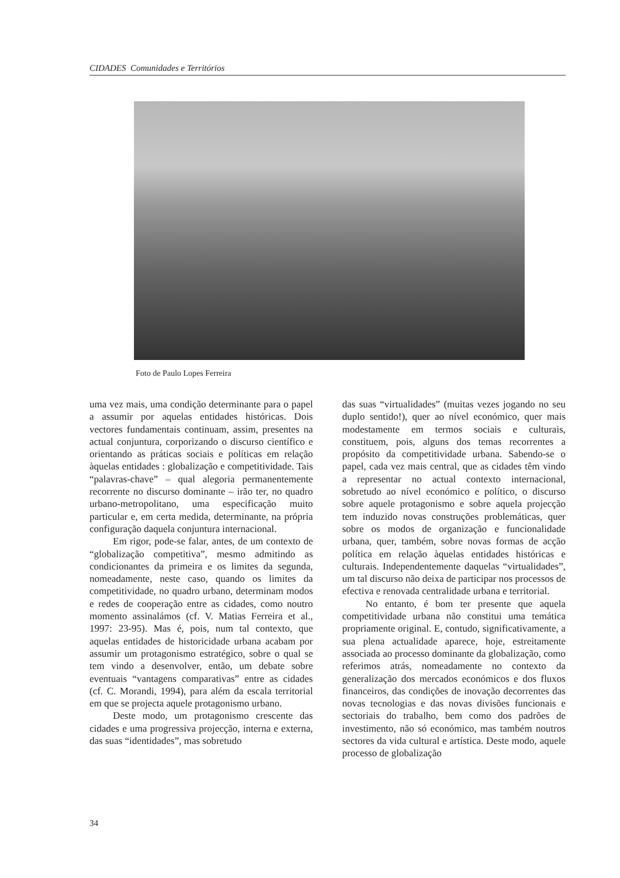CIDADES Comunidades e Territórios
Foto de Paulo Lopes Ferreira
uma vez mais, uma condição determinante para o papel a assumir por aquelas entidades históricas. Dois vectores fundamentais continuam, assim, presentes na actual conjuntura, corporizando o discurso científico e orientando as práticas sociais e políticas em relação àquelas entidades : globalização e competitividade. Tais “palavras-chave” – qual alegoria permanentemente recorrente no discurso dominante – irão ter, no quadro urbano-metropolitano, uma especificação muito particular e, em certa medida, determinante, na própria configuração daquela conjuntura internacional.
Em rigor, pode-se falar, antes, de um contexto de “globalização competitiva”, mesmo admitindo as condicionantes da primeira e os limites da segunda, nomeadamente, neste caso, quando os limites da competitividade, no quadro urbano, determinam modos e redes de cooperação entre as cidades, como noutro momento assinalámos (cf. V. Matias Ferreira et al., 1997: 23-95). Mas é, pois, num tal contexto, que aquelas entidades de historicidade urbana acabam por assumir um protagonismo estratégico, sobre o qual se tem vindo a desenvolver, então, um debate sobre eventuais “vantagens comparativas” entre as cidades (cf. C. Morandi, 1994), para além da escala territorial em que se projecta aquele protagonismo urbano.
Deste modo, um protagonismo crescente das cidades e uma progressiva projecção, interna e externa, das suas “identidades”, mas sobretudo
das suas “virtualidades” (muitas vezes jogando no seu duplo sentido!), quer ao nível económico, quer mais modestamente em termos sociais e culturais, constituem, pois, alguns dos temas recorrentes a propósito da competitividade urbana. Sabendo-se o papel, cada vez mais central, que as cidades têm vindo a representar no actual contexto internacional, sobretudo ao nível económico e político, o discurso sobre aquele protagonismo e sobre aquela projecção tem induzido novas construções problemáticas, quer sobre os modos de organização e funcionalidade urbana, quer, também, sobre novas formas de acção política em relação àquelas entidades históricas e culturais. Independentemente daquelas “virtualidades”, um tal discurso não deixa de participar nos processos de efectiva e renovada centralidade urbana e territorial.
No entanto, é bom ter presente que aquela competitividade urbana não constitui uma temática propriamente original. E, contudo, significativamente, a sua plena actualidade aparece, hoje, estreitamente associada ao processo dominante da globalização, como referimos atrás, nomeadamente no contexto da generalização dos mercados económicos e dos fluxos financeiros, das condições de inovação decorrentes das novas tecnologias e das novas divisões funcionais e sectoriais do trabalho, bem como dos padrões de investimento, não só económico, mas também noutros sectores da vida cultural e artística. Deste modo, aquele processo de globalização
34